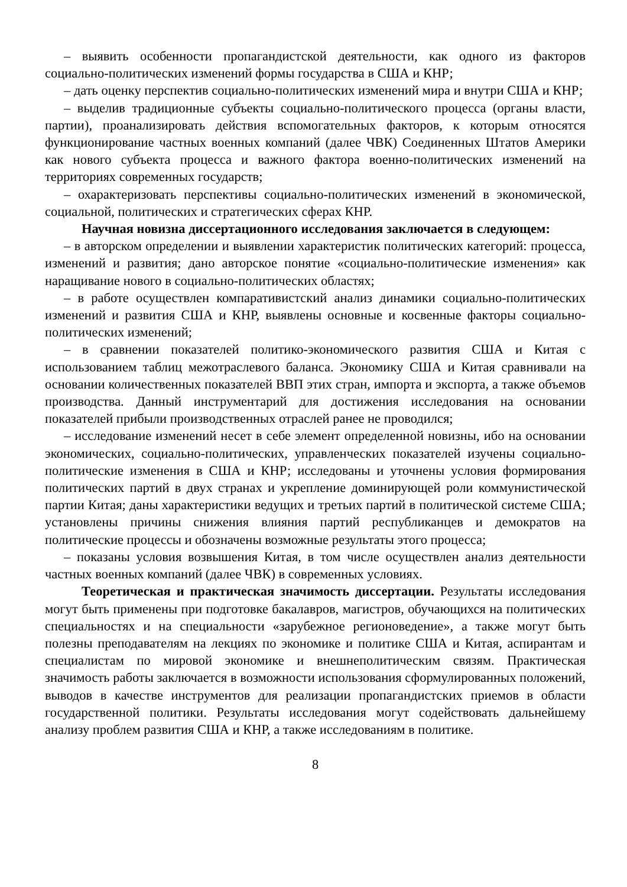– выявить особенности пропагандистской деятельности, как одного из факторов социально-политических изменений формы государства в США и КНР;
– дать оценку перспектив социально-политических изменений мира и внутри США и КНР;
– выделив традиционные субъекты социально-политического процесса (органы власти, партии), проанализировать действия вспомогательных факторов, к которым относятся функционирование частных военных компаний (далее ЧВК) Соединенных Штатов Америки как нового субъекта процесса и важного фактора военно-политических изменений на территориях современных государств;
– охарактеризовать перспективы социально-политических изменений в экономической, социальной, политических и стратегических сферах КНР.
Научная новизна диссертационного исследования заключается в следующем:
– в авторском определении и выявлении характеристик политических категорий: процесса, изменений и развития; дано авторское понятие «социально-политические изменения» как наращивание нового в социально-политических областях;
– в работе осуществлен компаративистский анализ динамики социально-политических изменений и развития США и КНР, выявлены основные и косвенные факторы социально-политических изменений;
– в сравнении показателей политико-экономического развития США и Китая с использованием таблиц межотраслевого баланса. Экономику США и Китая сравнивали на основании количественных показателей ВВП этих стран, импорта и экспорта, а также объемов производства. Данный инструментарий для достижения исследования на основании показателей прибыли производственных отраслей ранее не проводился;
– исследование изменений несет в себе элемент определенной новизны, ибо на основании экономических, социально-политических, управленческих показателей изучены социально-политические изменения в США и КНР; исследованы и уточнены условия формирования политических партий в двух странах и укрепление доминирующей роли коммунистической партии Китая; даны характеристики ведущих и третьих партий в политической системе США; установлены причины снижения влияния партий республиканцев и демократов на политические процессы и обозначены возможные результаты этого процесса;
– показаны условия возвышения Китая, в том числе осуществлен анализ деятельности частных военных компаний (далее ЧВК) в современных условиях.
Теоретическая и практическая значимость диссертации. Результаты исследования могут быть применены при подготовке бакалавров, магистров, обучающихся на политических специальностях и на специальности «зарубежное регионоведение», а также могут быть полезны преподавателям на лекциях по экономике и политике США и Китая, аспирантам и специалистам по мировой экономике и внешнеполитическим связям. Практическая значимость работы заключается в возможности использования сформулированных положений, выводов в качестве инструментов для реализации пропагандистских приемов в области государственной политики. Результаты исследования могут содействовать дальнейшему анализу проблем развития США и КНР, а также исследованиям в политике.
8